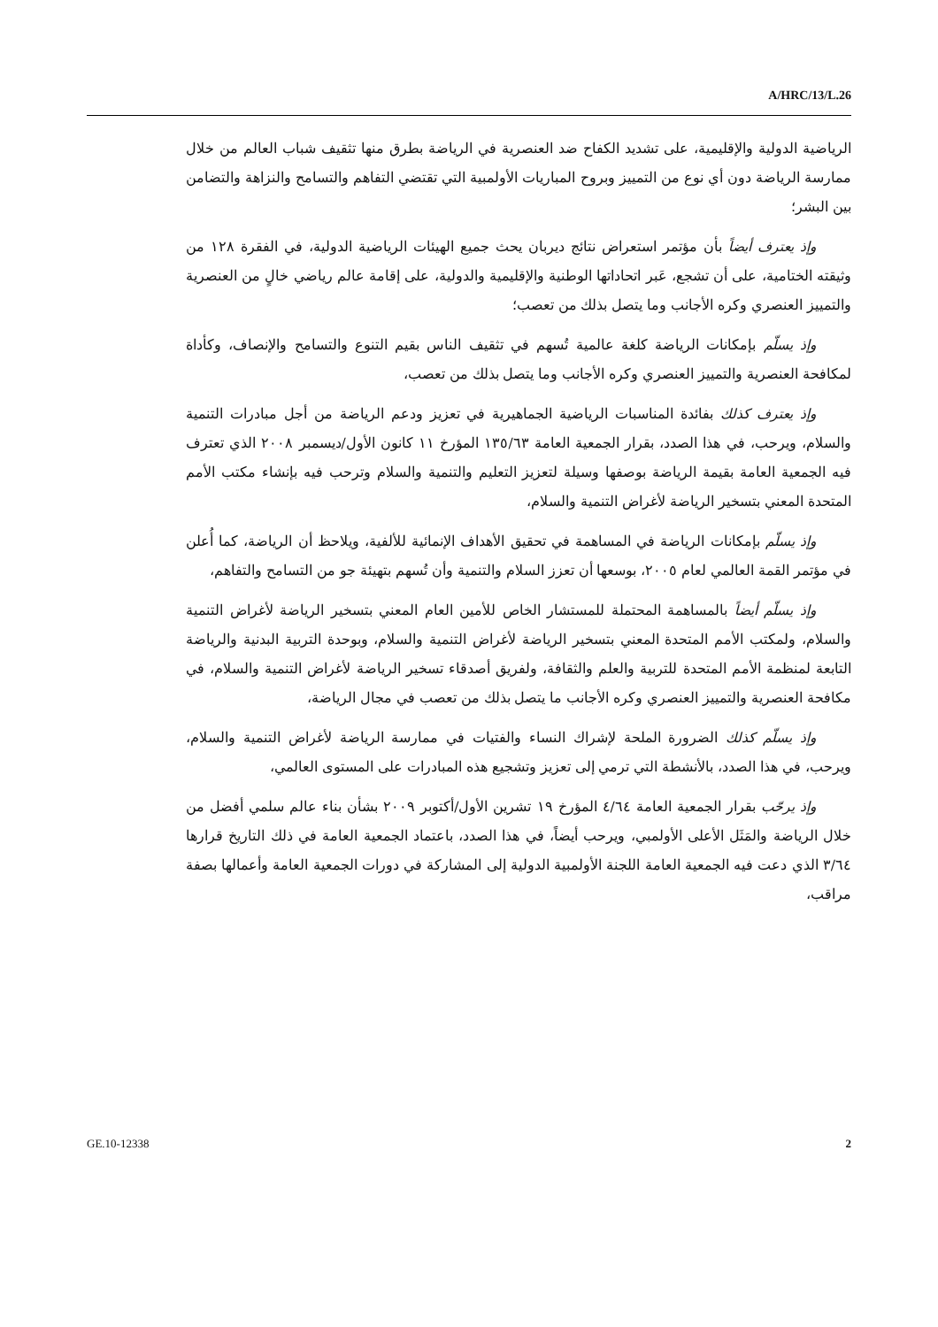A/HRC/13/L.26
الرياضية الدولية والإقليمية، على تشديد الكفاح ضد العنصرية في الرياضة بطرق منها تثقيف شباب العالم من خلال ممارسة الرياضة دون أي نوع من التمييز وبروح المباريات الأولمبية التي تقتضي التفاهم والتسامح والنزاهة والتضامن بين البشر؛
وإذ يعترف أيضاً بأن مؤتمر استعراض نتائج ديربان يحث جميع الهيئات الرياضية الدولية، في الفقرة ١٢٨ من وثيقته الختامية، على أن تشجع، عَبر اتحاداتها الوطنية والإقليمية والدولية، على إقامة عالم رياضي خالٍ من العنصرية والتمييز العنصري وكره الأجانب وما يتصل بذلك من تعصب؛
وإذ يسلّم بإمكانات الرياضة كلغة عالمية تُسهم في تثقيف الناس بقيم التنوع والتسامح والإنصاف، وكأداة لمكافحة العنصرية والتمييز العنصري وكره الأجانب وما يتصل بذلك من تعصب،
وإذ يعترف كذلك بفائدة المناسبات الرياضية الجماهيرية في تعزيز ودعم الرياضة من أجل مبادرات التنمية والسلام، ويرحب، في هذا الصدد، بقرار الجمعية العامة ١٣٥/٦٣ المؤرخ ١١ كانون الأول/ديسمبر ٢٠٠٨ الذي تعترف فيه الجمعية العامة بقيمة الرياضة بوصفها وسيلة لتعزيز التعليم والتنمية والسلام وترحب فيه بإنشاء مكتب الأمم المتحدة المعني بتسخير الرياضة لأغراض التنمية والسلام،
وإذ يسلّم بإمكانات الرياضة في المساهمة في تحقيق الأهداف الإنمائية للألفية، ويلاحظ أن الرياضة، كما أُعلن في مؤتمر القمة العالمي لعام ٢٠٠٥، بوسعها أن تعزز السلام والتنمية وأن تُسهم بتهيئة جو من التسامح والتفاهم،
وإذ يسلّم أيضاً بالمساهمة المحتملة للمستشار الخاص للأمين العام المعني بتسخير الرياضة لأغراض التنمية والسلام، ولمكتب الأمم المتحدة المعني بتسخير الرياضة لأغراض التنمية والسلام، وبوحدة التربية البدنية والرياضة التابعة لمنظمة الأمم المتحدة للتربية والعلم والثقافة، ولفريق أصدقاء تسخير الرياضة لأغراض التنمية والسلام، في مكافحة العنصرية والتمييز العنصري وكره الأجانب ما يتصل بذلك من تعصب في مجال الرياضة،
وإذ يسلّم كذلك الضرورة الملحة لإشراك النساء والفتيات في ممارسة الرياضة لأغراض التنمية والسلام، ويرحب، في هذا الصدد، بالأنشطة التي ترمي إلى تعزيز وتشجيع هذه المبادرات على المستوى العالمي،
وإذ يرحّب بقرار الجمعية العامة ٤/٦٤ المؤرخ ١٩ تشرين الأول/أكتوبر ٢٠٠٩ بشأن بناء عالم سلمي أفضل من خلال الرياضة والمَثَل الأعلى الأولمبي، ويرحب أيضاً، في هذا الصدد، باعتماد الجمعية العامة في ذلك التاريخ قرارها ٣/٦٤ الذي دعت فيه الجمعية العامة اللجنة الأولمبية الدولية إلى المشاركة في دورات الجمعية العامة وأعمالها بصفة مراقب،
GE.10-12338 2